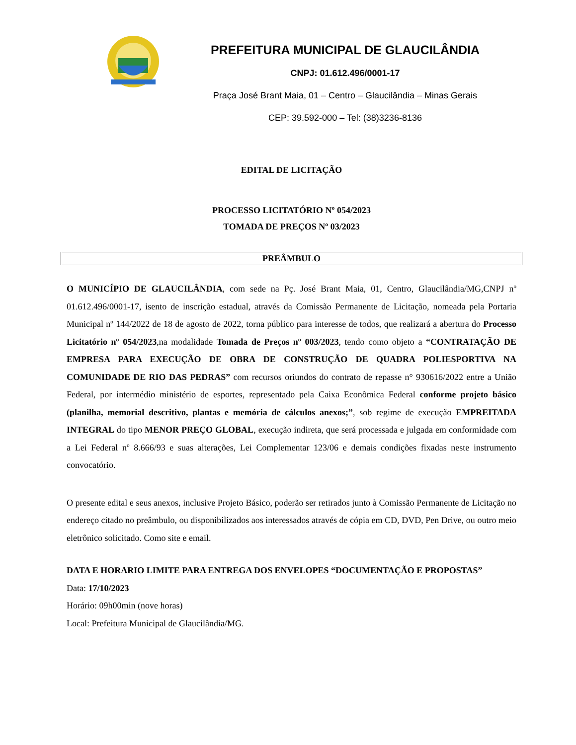PREFEITURA MUNICIPAL DE GLAUCILÂNDIA
CNPJ: 01.612.496/0001-17
Praça José Brant Maia, 01 – Centro – Glaucilândia – Minas Gerais
CEP: 39.592-000 – Tel: (38)3236-8136
EDITAL DE LICITAÇÃO
PROCESSO LICITATÓRIO Nº 054/2023
TOMADA DE PREÇOS Nº 03/2023
PREÂMBULO
O MUNICÍPIO DE GLAUCILÂNDIA, com sede na Pç. José Brant Maia, 01, Centro, Glaucilândia/MG,CNPJ nº 01.612.496/0001-17, isento de inscrição estadual, através da Comissão Permanente de Licitação, nomeada pela Portaria Municipal nº 144/2022 de 18 de agosto de 2022, torna público para interesse de todos, que realizará a abertura do Processo Licitatório nº 054/2023,na modalidade Tomada de Preços nº 003/2023, tendo como objeto a “CONTRATAÇÃO DE EMPRESA PARA EXECUÇÃO DE OBRA DE CONSTRUÇÃO DE QUADRA POLIESPORTIVA NA COMUNIDADE DE RIO DAS PEDRAS” com recursos oriundos do contrato de repasse n° 930616/2022 entre a União Federal, por intermédio ministério de esportes, representado pela Caixa Econômica Federal conforme projeto básico (planilha, memorial descritivo, plantas e memória de cálculos anexos;”, sob regime de execução EMPREITADA INTEGRAL do tipo MENOR PREÇO GLOBAL, execução indireta, que será processada e julgada em conformidade com a Lei Federal nº 8.666/93 e suas alterações, Lei Complementar 123/06 e demais condições fixadas neste instrumento convocatório.
O presente edital e seus anexos, inclusive Projeto Básico, poderão ser retirados junto à Comissão Permanente de Licitação no endereço citado no preâmbulo, ou disponibilizados aos interessados através de cópia em CD, DVD, Pen Drive, ou outro meio eletrônico solicitado. Como site e email.
DATA E HORARIO LIMITE PARA ENTREGA DOS ENVELOPES “DOCUMENTAÇÃO E PROPOSTAS”
Data: 17/10/2023
Horário: 09h00min (nove horas)
Local: Prefeitura Municipal de Glaucilândia/MG.